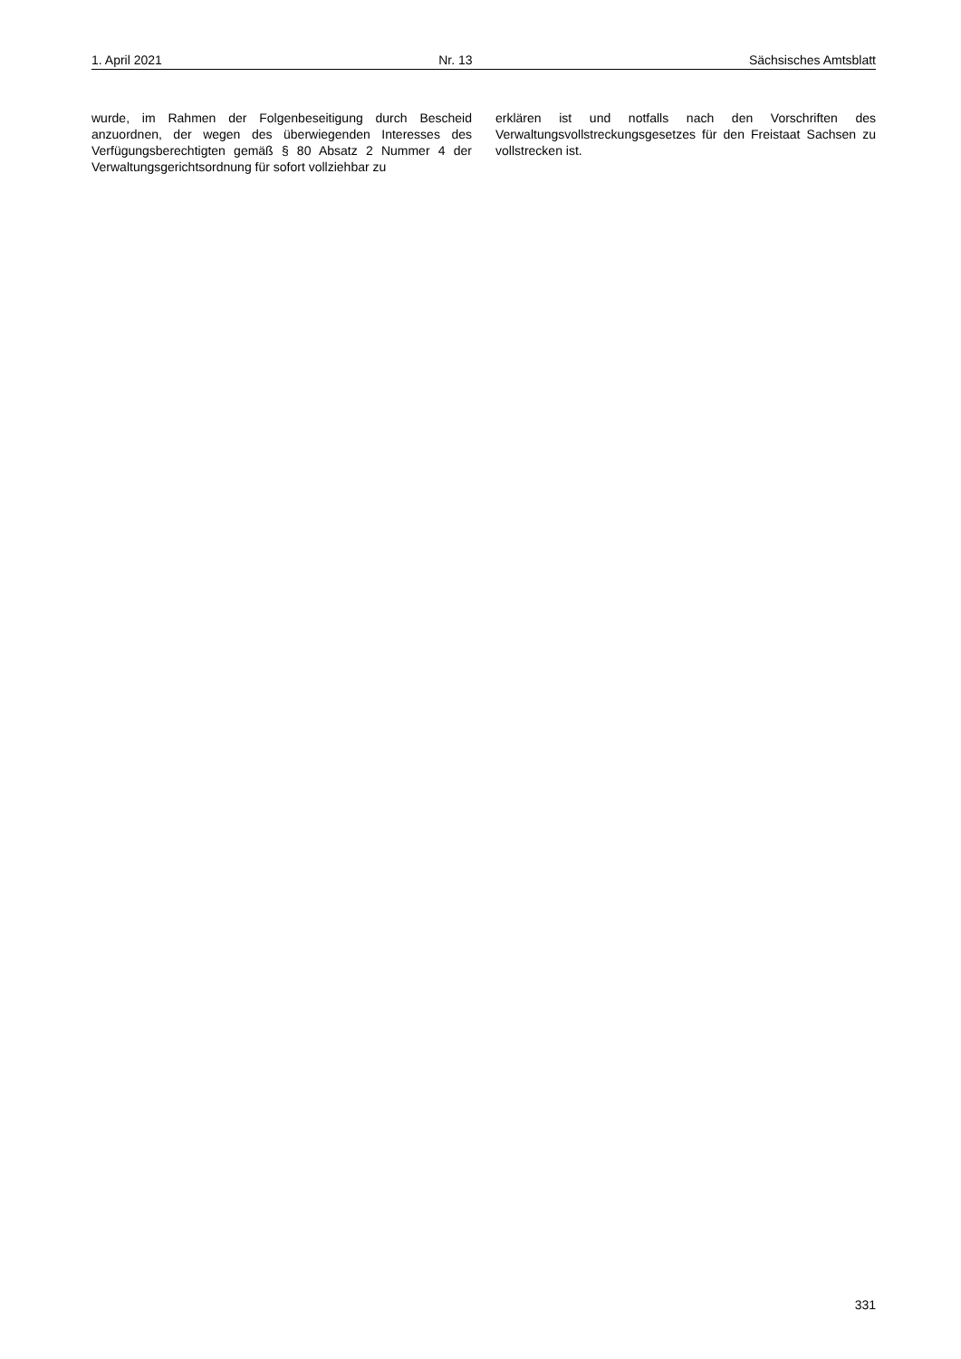1. April 2021 Nr. 13 Sächsisches Amtsblatt
wurde, im Rahmen der Folgenbeseitigung durch Bescheid anzuordnen, der wegen des überwiegenden Interesses des Verfügungsberechtigten gemäß § 80 Absatz 2 Nummer 4 der Verwaltungsgerichtsordnung für sofort vollziehbar zu
erklären ist und notfalls nach den Vorschriften des Verwaltungsvollstreckungsgesetzes für den Freistaat Sachsen zu vollstrecken ist.
331